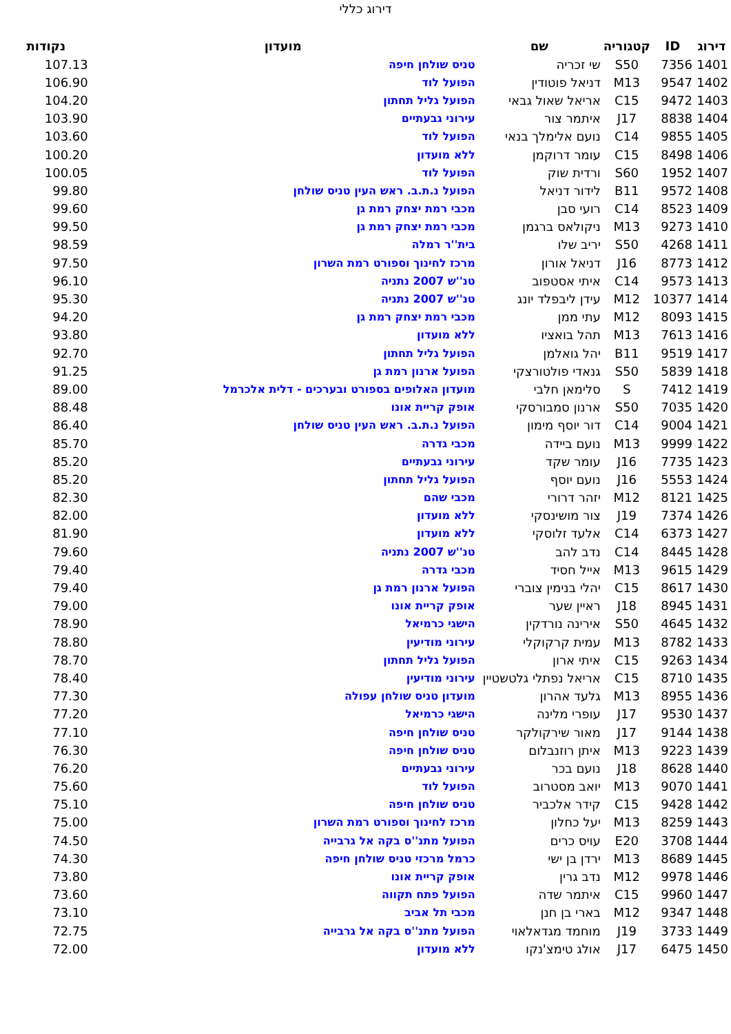דירוג כללי
| דירוג | ID | קטגוריה | שם | מועדון | נקודות |
| --- | --- | --- | --- | --- | --- |
| 1401 | 7356 | S50 | שי זכריה | טניס שולחן חיפה | 107.13 |
| 1402 | 9547 | M13 | דניאל פוטודין | הפועל לוד | 106.90 |
| 1403 | 9472 | C15 | אריאל שאול גבאי | הפועל גליל תחתון | 104.20 |
| 1404 | 8838 | J17 | איתמר צור | עירוני גבעתיים | 103.90 |
| 1405 | 9855 | C14 | נועם אלימלך בנאי | הפועל לוד | 103.60 |
| 1406 | 8498 | C15 | עומר דרוקמן | ללא מועדון | 100.20 |
| 1407 | 1952 | S60 | ורדית שוק | הפועל לוד | 100.05 |
| 1408 | 9572 | B11 | לידור דניאל | הפועל נ.ת.ב. ראש העין טניס שולחן | 99.80 |
| 1409 | 8523 | C14 | רועי סבן | מכבי רמת יצחק רמת גן | 99.60 |
| 1410 | 9273 | M13 | ניקולאס ברגמן | מכבי רמת יצחק רמת גן | 99.50 |
| 1411 | 4268 | S50 | יריב שלו | בית''ר רמלה | 98.59 |
| 1412 | 8773 | J16 | דניאל אורון | מרכז לחינוך וספורט רמת השרון | 97.50 |
| 1413 | 9573 | C14 | איתי אסטפוב | טנ''ש 2007 נתניה | 96.10 |
| 1414 | 10377 | M12 | עידן ליבפלד יונג | טנ''ש 2007 נתניה | 95.30 |
| 1415 | 8093 | M12 | עתי ממן | מכבי רמת יצחק רמת גן | 94.20 |
| 1416 | 7613 | M13 | תהל בואציו | ללא מועדון | 93.80 |
| 1417 | 9519 | B11 | יהל גואלמן | הפועל גליל תחתון | 92.70 |
| 1418 | 5839 | S50 | גנאדי פולטורצקי | הפועל ארנון רמת גן | 91.25 |
| 1419 | 7412 | S | סלימאן חלבי | מועדון האלופים בספורט ובערכים - דלית אלכרמל | 89.00 |
| 1420 | 7035 | S50 | ארנון סמבורסקי | אופק קריית אונו | 88.48 |
| 1421 | 9004 | C14 | דור יוסף מימון | הפועל נ.ת.ב. ראש העין טניס שולחן | 86.40 |
| 1422 | 9999 | M13 | נועם ביידה | מכבי גדרה | 85.70 |
| 1423 | 7735 | J16 | עומר שקד | עירוני גבעתיים | 85.20 |
| 1424 | 5553 | J16 | נועם יוסף | הפועל גליל תחתון | 85.20 |
| 1425 | 8121 | M12 | יזהר דרורי | מכבי שהם | 82.30 |
| 1426 | 7374 | J19 | צור מושינסקי | ללא מועדון | 82.00 |
| 1427 | 6373 | C14 | אלעד זלוסקי | ללא מועדון | 81.90 |
| 1428 | 8445 | C14 | נדב להב | טנ''ש 2007 נתניה | 79.60 |
| 1429 | 9615 | M13 | אייל חסיד | מכבי גדרה | 79.40 |
| 1430 | 8617 | C15 | יהלי בנימין צוברי | הפועל ארנון רמת גן | 79.40 |
| 1431 | 8945 | J18 | ראיין שער | אופק קריית אונו | 79.00 |
| 1432 | 4645 | S50 | אירינה נורדקין | הישגי כרמיאל | 78.90 |
| 1433 | 8782 | M13 | עמית קרקוקלי | עירוני מודיעין | 78.80 |
| 1434 | 9263 | C15 | איתי ארון | הפועל גליל תחתון | 78.70 |
| 1435 | 8710 | C15 | אריאל נפתלי גלטשטיין | עירוני מודיעין | 78.40 |
| 1436 | 8955 | M13 | גלעד אהרון | מועדון טניס שולחן עפולה | 77.30 |
| 1437 | 9530 | J17 | עופרי מלינה | הישגי כרמיאל | 77.20 |
| 1438 | 9144 | J17 | מאור שירקולקר | טניס שולחן חיפה | 77.10 |
| 1439 | 9223 | M13 | איתן רוזנבלום | טניס שולחן חיפה | 76.30 |
| 1440 | 8628 | J18 | נועם בכר | עירוני גבעתיים | 76.20 |
| 1441 | 9070 | M13 | יואב מסטרוב | הפועל לוד | 75.60 |
| 1442 | 9428 | C15 | קידר אלכביר | טניס שולחן חיפה | 75.10 |
| 1443 | 8259 | M13 | יעל כחלון | מרכז לחינוך וספורט רמת השרון | 75.00 |
| 1444 | 3708 | E20 | עויס כרים | הפועל מתנ''ס בקה אל גרבייה | 74.50 |
| 1445 | 8689 | M13 | ירדן בן ישי | כרמל מרכזי טניס שולחן חיפה | 74.30 |
| 1446 | 9978 | M12 | נדב גרין | אופק קריית אונו | 73.80 |
| 1447 | 9960 | C15 | איתמר שדה | הפועל פתח תקווה | 73.60 |
| 1448 | 9347 | M12 | בארי בן חנן | מכבי תל אביב | 73.10 |
| 1449 | 3733 | J19 | מוחמד מגדאלאוי | הפועל מתנ''ס בקה אל גרבייה | 72.75 |
| 1450 | 6475 | J17 | אולג טימצ'נקו | ללא מועדון | 72.00 |